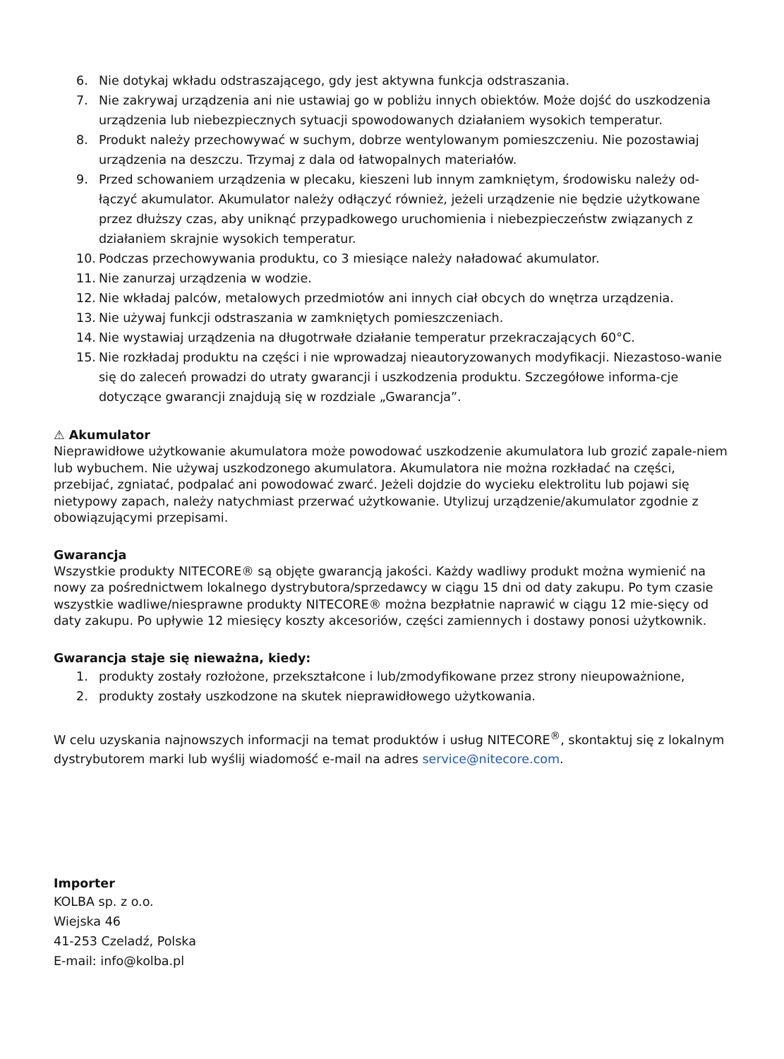6. Nie dotykaj wkładu odstraszającego, gdy jest aktywna funkcja odstraszania.
7. Nie zakrywaj urządzenia ani nie ustawiaj go w pobliżu innych obiektów. Może dojść do uszkodzenia urządzenia lub niebezpiecznych sytuacji spowodowanych działaniem wysokich temperatur.
8. Produkt należy przechowywać w suchym, dobrze wentylowanym pomieszczeniu. Nie pozostawiaj urządzenia na deszczu. Trzymaj z dala od łatwopalnych materiałów.
9. Przed schowaniem urządzenia w plecaku, kieszeni lub innym zamkniętym, środowisku należy od-łączyć akumulator. Akumulator należy odłączyć również, jeżeli urządzenie nie będzie użytkowane przez dłuższy czas, aby uniknąć przypadkowego uruchomienia i niebezpieczeństw związanych z działaniem skrajnie wysokich temperatur.
10. Podczas przechowywania produktu, co 3 miesiące należy naładować akumulator.
11. Nie zanurzaj urządzenia w wodzie.
12. Nie wkładaj palców, metalowych przedmiotów ani innych ciał obcych do wnętrza urządzenia.
13. Nie używaj funkcji odstraszania w zamkniętych pomieszczeniach.
14. Nie wystawiaj urządzenia na długotrwałe działanie temperatur przekraczających 60°C.
15. Nie rozkładaj produktu na części i nie wprowadzaj nieautoryzowanych modyfikacji. Niezastoso-wanie się do zaleceń prowadzi do utraty gwarancji i uszkodzenia produktu. Szczegółowe informa-cje dotyczące gwarancji znajdują się w rozdziale „Gwarancja”.
⚠ Akumulator
Nieprawidłowe użytkowanie akumulatora może powodować uszkodzenie akumulatora lub grozić zapale-niem lub wybuchem. Nie używaj uszkodzonego akumulatora. Akumulatora nie można rozkładać na części, przebijać, zgniatać, podpalać ani powodować zwarć. Jeżeli dojdzie do wycieku elektrolitu lub pojawi się nietypowy zapach, należy natychmiast przerwać użytkowanie. Utylizuj urządzenie/akumulator zgodnie z obowiązującymi przepisami.
Gwarancja
Wszystkie produkty NITECORE® są objęte gwarancją jakości. Każdy wadliwy produkt można wymienić na nowy za pośrednictwem lokalnego dystrybutora/sprzedawcy w ciągu 15 dni od daty zakupu. Po tym czasie wszystkie wadliwe/niesprawne produkty NITECORE® można bezpłatnie naprawić w ciągu 12 mie-sięcy od daty zakupu. Po upływie 12 miesięcy koszty akcesoriów, części zamiennych i dostawy ponosi użytkownik.
Gwarancja staje się nieważna, kiedy:
1. produkty zostały rozłożone, przekształcone i lub/zmodyfikowane przez strony nieupoważnione,
2. produkty zostały uszkodzone na skutek nieprawidłowego użytkowania.
W celu uzyskania najnowszych informacji na temat produktów i usług NITECORE<sup>®</sup>, skontaktuj się z lokalnym dystrybutorem marki lub wyślij wiadomość e-mail na adres service@nitecore.com.
Importer
KOLBA sp. z o.o.
Wiejska 46
41-253 Czeladź, Polska
E-mail: info@kolba.pl